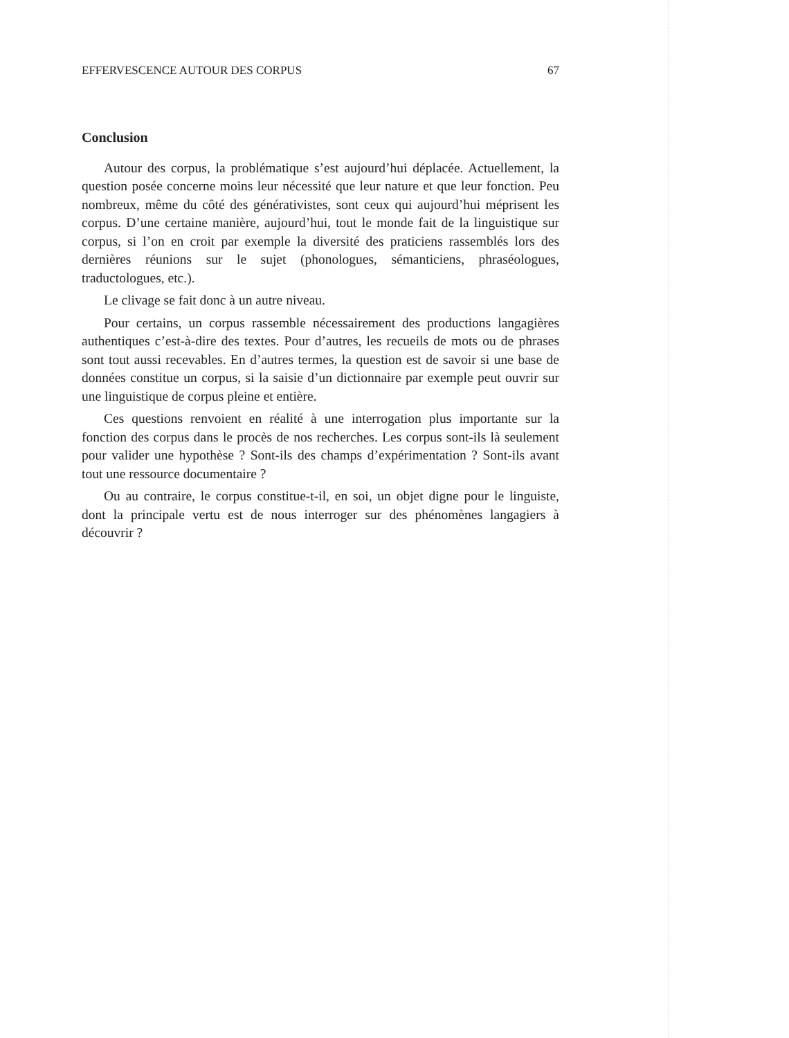EFFERVESCENCE AUTOUR DES CORPUS 67
Conclusion
Autour des corpus, la problématique s’est aujourd’hui déplacée. Actuellement, la question posée concerne moins leur nécessité que leur nature et que leur fonction. Peu nombreux, même du côté des générativistes, sont ceux qui aujourd’hui méprisent les corpus. D’une certaine manière, aujourd’hui, tout le monde fait de la linguistique sur corpus, si l’on en croit par exemple la diversité des praticiens rassemblés lors des dernières réunions sur le sujet (phonologues, sémanticiens, phraséologues, traductologues, etc.).
Le clivage se fait donc à un autre niveau.
Pour certains, un corpus rassemble nécessairement des productions langagières authentiques c’est-à-dire des textes. Pour d’autres, les recueils de mots ou de phrases sont tout aussi recevables. En d’autres termes, la question est de savoir si une base de données constitue un corpus, si la saisie d’un dictionnaire par exemple peut ouvrir sur une linguistique de corpus pleine et entière.
Ces questions renvoient en réalité à une interrogation plus importante sur la fonction des corpus dans le procès de nos recherches. Les corpus sont-ils là seulement pour valider une hypothèse ? Sont-ils des champs d’expérimentation ? Sont-ils avant tout une ressource documentaire ?
Ou au contraire, le corpus constitue-t-il, en soi, un objet digne pour le linguiste, dont la principale vertu est de nous interroger sur des phénomènes langagiers à découvrir ?